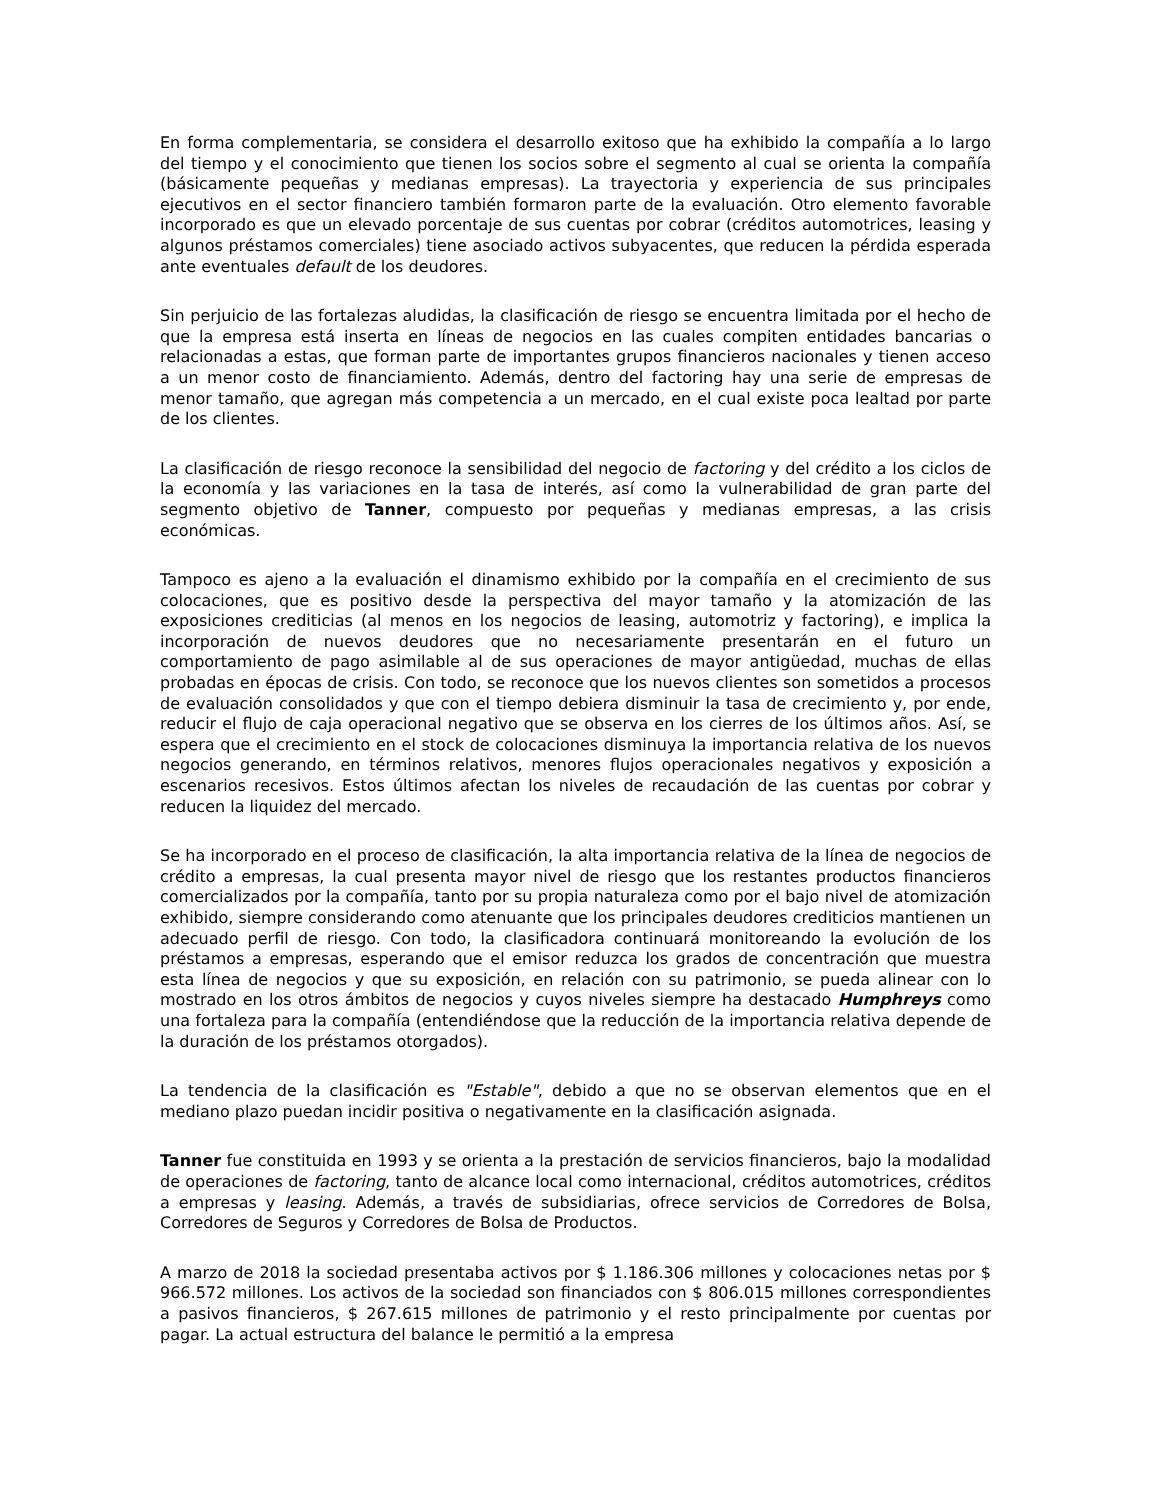En forma complementaria, se considera el desarrollo exitoso que ha exhibido la compañía a lo largo del tiempo y el conocimiento que tienen los socios sobre el segmento al cual se orienta la compañía (básicamente pequeñas y medianas empresas). La trayectoria y experiencia de sus principales ejecutivos en el sector financiero también formaron parte de la evaluación. Otro elemento favorable incorporado es que un elevado porcentaje de sus cuentas por cobrar (créditos automotrices, leasing y algunos préstamos comerciales) tiene asociado activos subyacentes, que reducen la pérdida esperada ante eventuales default de los deudores.
Sin perjuicio de las fortalezas aludidas, la clasificación de riesgo se encuentra limitada por el hecho de que la empresa está inserta en líneas de negocios en las cuales compiten entidades bancarias o relacionadas a estas, que forman parte de importantes grupos financieros nacionales y tienen acceso a un menor costo de financiamiento. Además, dentro del factoring hay una serie de empresas de menor tamaño, que agregan más competencia a un mercado, en el cual existe poca lealtad por parte de los clientes.
La clasificación de riesgo reconoce la sensibilidad del negocio de factoring y del crédito a los ciclos de la economía y las variaciones en la tasa de interés, así como la vulnerabilidad de gran parte del segmento objetivo de Tanner, compuesto por pequeñas y medianas empresas, a las crisis económicas.
Tampoco es ajeno a la evaluación el dinamismo exhibido por la compañía en el crecimiento de sus colocaciones, que es positivo desde la perspectiva del mayor tamaño y la atomización de las exposiciones crediticias (al menos en los negocios de leasing, automotriz y factoring), e implica la incorporación de nuevos deudores que no necesariamente presentarán en el futuro un comportamiento de pago asimilable al de sus operaciones de mayor antigüedad, muchas de ellas probadas en épocas de crisis. Con todo, se reconoce que los nuevos clientes son sometidos a procesos de evaluación consolidados y que con el tiempo debiera disminuir la tasa de crecimiento y, por ende, reducir el flujo de caja operacional negativo que se observa en los cierres de los últimos años. Así, se espera que el crecimiento en el stock de colocaciones disminuya la importancia relativa de los nuevos negocios generando, en términos relativos, menores flujos operacionales negativos y exposición a escenarios recesivos. Estos últimos afectan los niveles de recaudación de las cuentas por cobrar y reducen la liquidez del mercado.
Se ha incorporado en el proceso de clasificación, la alta importancia relativa de la línea de negocios de crédito a empresas, la cual presenta mayor nivel de riesgo que los restantes productos financieros comercializados por la compañía, tanto por su propia naturaleza como por el bajo nivel de atomización exhibido, siempre considerando como atenuante que los principales deudores crediticios mantienen un adecuado perfil de riesgo. Con todo, la clasificadora continuará monitoreando la evolución de los préstamos a empresas, esperando que el emisor reduzca los grados de concentración que muestra esta línea de negocios y que su exposición, en relación con su patrimonio, se pueda alinear con lo mostrado en los otros ámbitos de negocios y cuyos niveles siempre ha destacado Humphreys como una fortaleza para la compañía (entendiéndose que la reducción de la importancia relativa depende de la duración de los préstamos otorgados).
La tendencia de la clasificación es "Estable", debido a que no se observan elementos que en el mediano plazo puedan incidir positiva o negativamente en la clasificación asignada.
Tanner fue constituida en 1993 y se orienta a la prestación de servicios financieros, bajo la modalidad de operaciones de factoring, tanto de alcance local como internacional, créditos automotrices, créditos a empresas y leasing. Además, a través de subsidiarias, ofrece servicios de Corredores de Bolsa, Corredores de Seguros y Corredores de Bolsa de Productos.
A marzo de 2018 la sociedad presentaba activos por $ 1.186.306 millones y colocaciones netas por $ 966.572 millones. Los activos de la sociedad son financiados con $ 806.015 millones correspondientes a pasivos financieros, $ 267.615 millones de patrimonio y el resto principalmente por cuentas por pagar. La actual estructura del balance le permitió a la empresa